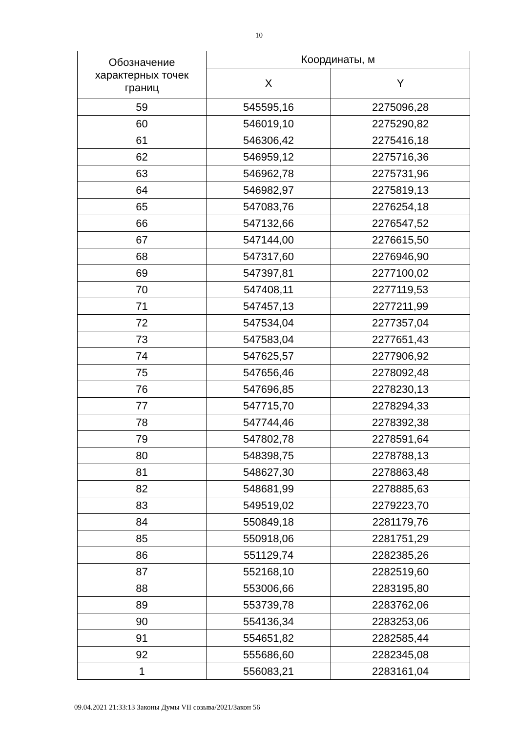10
| Обозначение характерных точек границ | Координаты, м | |
| --- | --- | --- |
| | X | Y |
| 59 | 545595,16 | 2275096,28 |
| 60 | 546019,10 | 2275290,82 |
| 61 | 546306,42 | 2275416,18 |
| 62 | 546959,12 | 2275716,36 |
| 63 | 546962,78 | 2275731,96 |
| 64 | 546982,97 | 2275819,13 |
| 65 | 547083,76 | 2276254,18 |
| 66 | 547132,66 | 2276547,52 |
| 67 | 547144,00 | 2276615,50 |
| 68 | 547317,60 | 2276946,90 |
| 69 | 547397,81 | 2277100,02 |
| 70 | 547408,11 | 2277119,53 |
| 71 | 547457,13 | 2277211,99 |
| 72 | 547534,04 | 2277357,04 |
| 73 | 547583,04 | 2277651,43 |
| 74 | 547625,57 | 2277906,92 |
| 75 | 547656,46 | 2278092,48 |
| 76 | 547696,85 | 2278230,13 |
| 77 | 547715,70 | 2278294,33 |
| 78 | 547744,46 | 2278392,38 |
| 79 | 547802,78 | 2278591,64 |
| 80 | 548398,75 | 2278788,13 |
| 81 | 548627,30 | 2278863,48 |
| 82 | 548681,99 | 2278885,63 |
| 83 | 549519,02 | 2279223,70 |
| 84 | 550849,18 | 2281179,76 |
| 85 | 550918,06 | 2281751,29 |
| 86 | 551129,74 | 2282385,26 |
| 87 | 552168,10 | 2282519,60 |
| 88 | 553006,66 | 2283195,80 |
| 89 | 553739,78 | 2283762,06 |
| 90 | 554136,34 | 2283253,06 |
| 91 | 554651,82 | 2282585,44 |
| 92 | 555686,60 | 2282345,08 |
| 1 | 556083,21 | 2283161,04 |
09.04.2021 21:33:13 Законы Думы VII созыва/2021/Закон 56